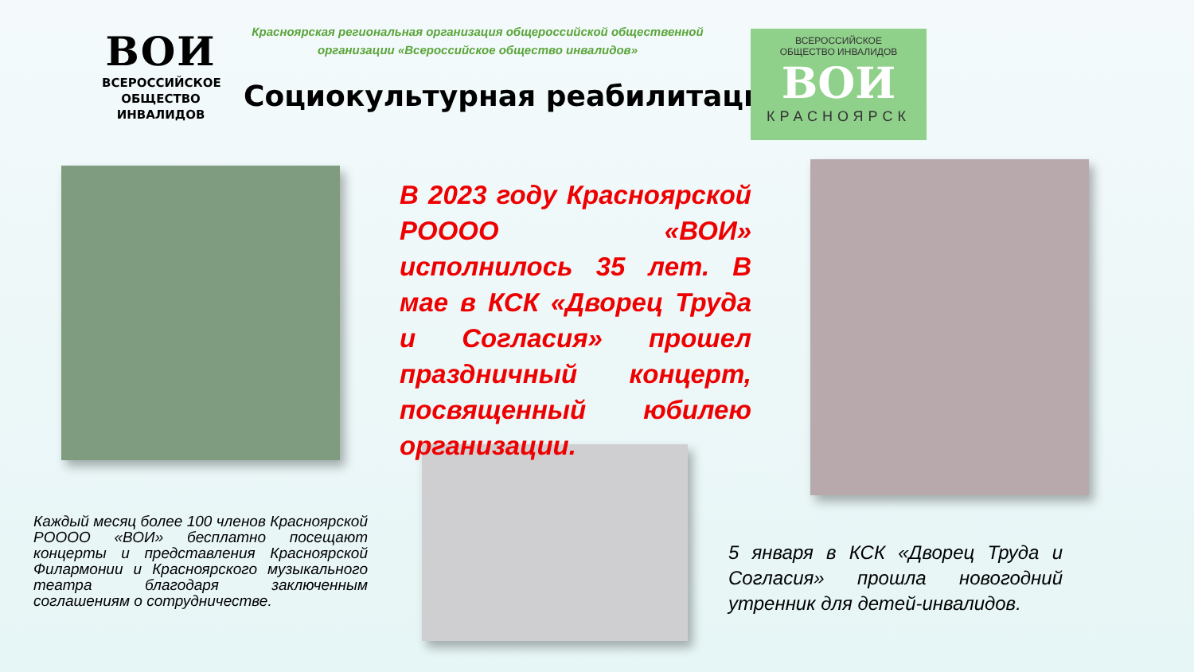ВОИ
ВСЕРОССИЙСКОЕ
ОБЩЕСТВО
ИНВАЛИДОВ
Красноярская региональная организация общероссийской общественной организации «Всероссийское общество инвалидов»
Социокультурная реабилитация
ВСЕРОССИЙСКОЕ
ОБЩЕСТВО ИНВАЛИДОВ
ВОИ
КРАСНОЯРСК
В 2023 году Красноярской РОООО «ВОИ» исполнилось 35 лет. В мае в КСК «Дворец Труда и Согласия» прошел праздничный концерт, посвященный юбилею организации.
Каждый месяц более 100 членов Красноярской РОООО «ВОИ» бесплатно посещают концерты и представления Красноярской Филармонии и Красноярского музыкального театра благодаря заключенным соглашениям о сотрудничестве.
5 января в КСК «Дворец Труда и Согласия» прошла новогодний утренник для детей-инвалидов.